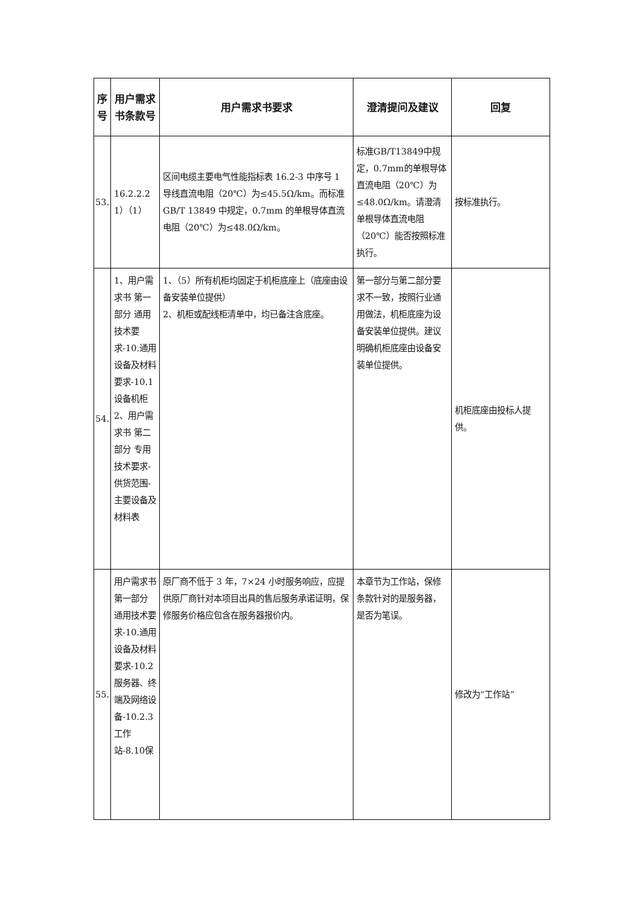| 序号 | 用户需求书条款号 | 用户需求书要求 | 澄清提问及建议 | 回复 |
| --- | --- | --- | --- | --- |
| 53. | 16.2.2.2 1）（1） | 区间电缆主要电气性能指标表 16.2-3 中序号 1 导线直流电阻（20℃）为≤45.5Ω/km。而标准 GB/T 13849 中规定，0.7mm 的单根导体直流电阻（20℃）为≤48.0Ω/km。 | 标准GB/T13849中规定，0.7mm的单根导体直流电阻（20℃）为≤48.0Ω/km。请澄清单根导体直流电阻（20℃）能否按照标准执行。 | 按标准执行。 |
| 54. | 1、用户需求书 第一部分 通用技术要求-10.通用设备及材料要求-10.1设备机柜 2、用户需求书 第二部分 专用技术要求-供货范围-主要设备及材料表 | 1、（5）所有机柜均固定于机柜底座上（底座由设备安装单位提供） 2、机柜或配线柜清单中，均已备注含底座。 | 第一部分与第二部分要求不一致，按照行业通用做法，机柜底座为设备安装单位提供。建议明确机柜底座由设备安装单位提供。 | 机柜底座由投标人提供。 |
| 55. | 用户需求书 第一部分 通用技术要求-10.通用设备及材料要求-10.2服务器、终端及网络设备-10.2.3工作站-8.10保 | 原厂商不低于 3 年，7×24 小时服务响应，应提供原厂商针对本项目出具的售后服务承诺证明，保修服务价格应包含在服务器报价内。 | 本章节为工作站，保修条款针对的是服务器，是否为笔误。 | 修改为“工作站” |